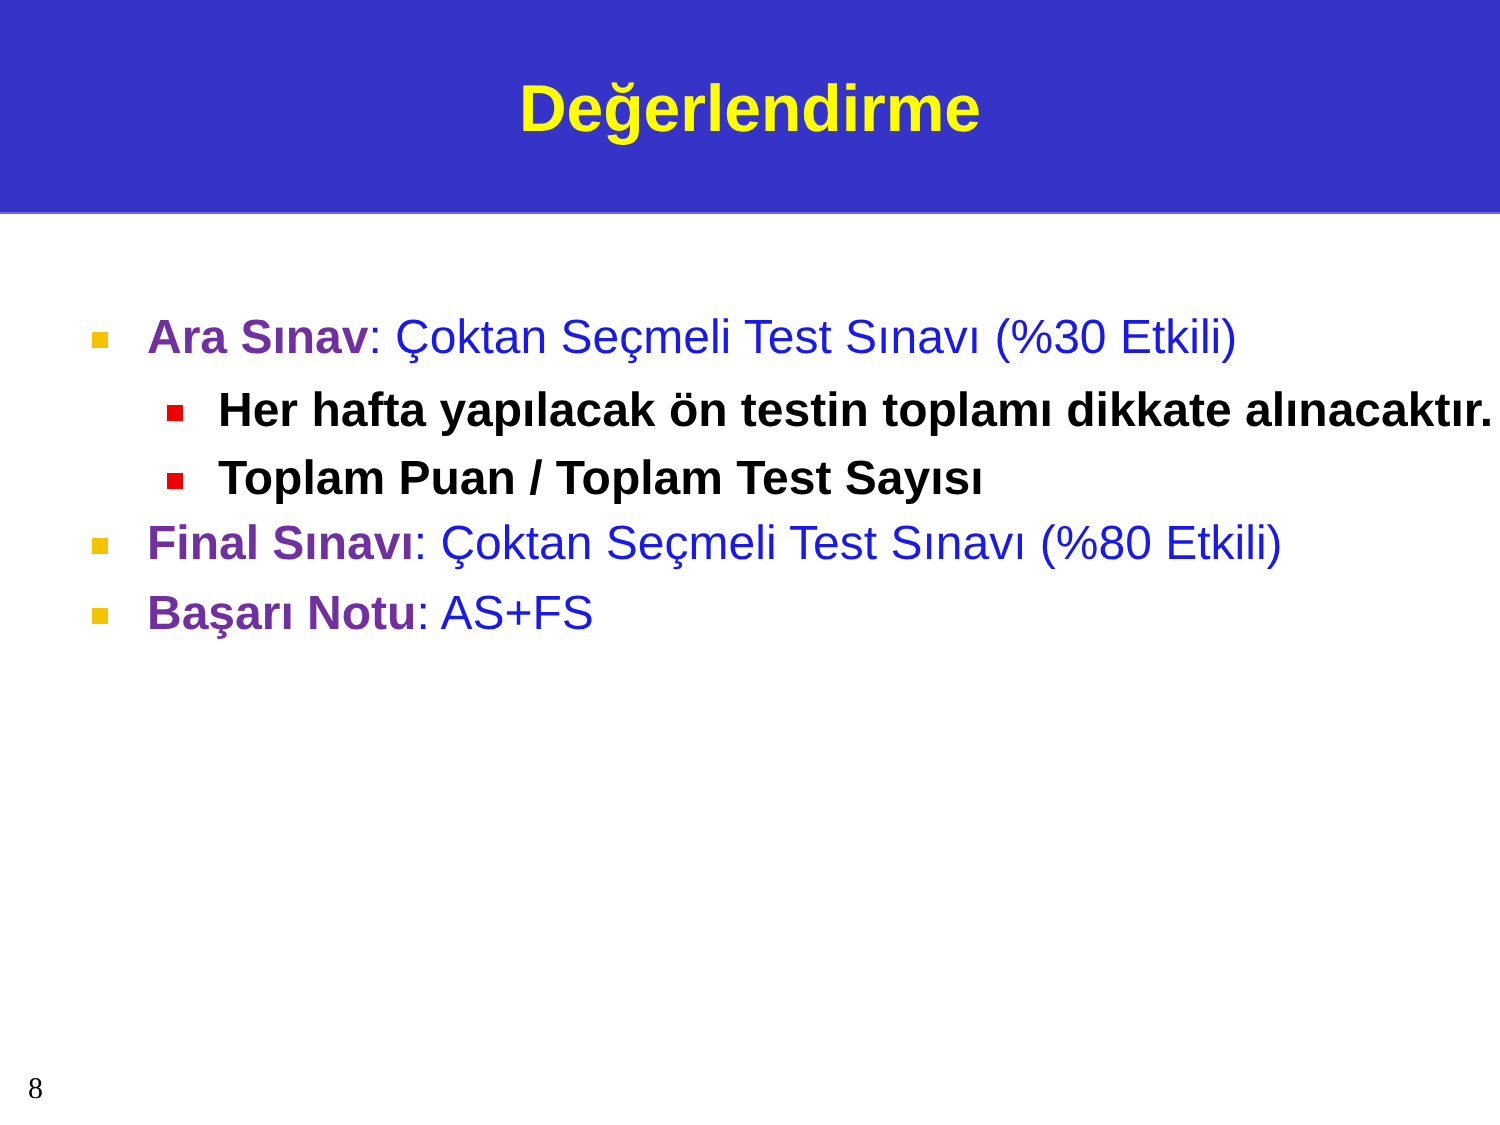Değerlendirme
Ara Sınav: Çoktan Seçmeli Test Sınavı (%30 Etkili)
Her hafta yapılacak ön testin toplamı dikkate alınacaktır.
Toplam Puan / Toplam Test Sayısı
Final Sınavı: Çoktan Seçmeli Test Sınavı (%80 Etkili)
Başarı Notu: AS+FS
8